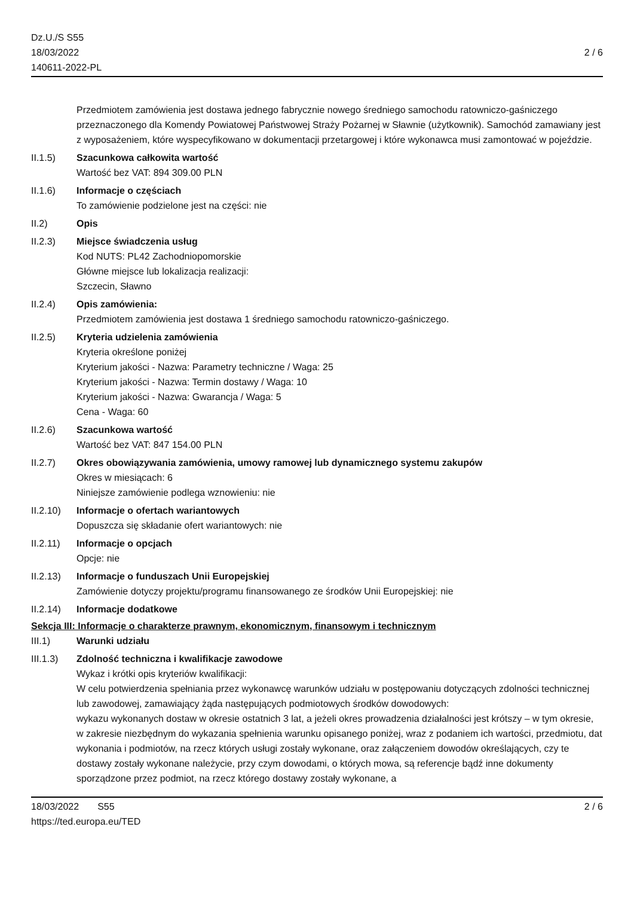Dz.U./S S55
18/03/2022
140611-2022-PL
2 / 6
Przedmiotem zamówienia jest dostawa jednego fabrycznie nowego średniego samochodu ratowniczo-gaśniczego przeznaczonego dla Komendy Powiatowej Państwowej Straży Pożarnej w Sławnie (użytkownik). Samochód zamawiany jest z wyposażeniem, które wyspecyfikowano w dokumentacji przetargowej i które wykonawca musi zamontować w pojeździe.
II.1.5) Szacunkowa całkowita wartość
Wartość bez VAT: 894 309.00 PLN
II.1.6) Informacje o częściach
To zamówienie podzielone jest na części: nie
II.2) Opis
II.2.3) Miejsce świadczenia usług
Kod NUTS: PL42 Zachodniopomorskie
Główne miejsce lub lokalizacja realizacji:
Szczecin, Sławno
II.2.4) Opis zamówienia:
Przedmiotem zamówienia jest dostawa 1 średniego samochodu ratowniczo-gaśniczego.
II.2.5) Kryteria udzielenia zamówienia
Kryteria określone poniżej
Kryterium jakości - Nazwa: Parametry techniczne / Waga: 25
Kryterium jakości - Nazwa: Termin dostawy / Waga: 10
Kryterium jakości - Nazwa: Gwarancja / Waga: 5
Cena - Waga: 60
II.2.6) Szacunkowa wartość
Wartość bez VAT: 847 154.00 PLN
II.2.7) Okres obowiązywania zamówienia, umowy ramowej lub dynamicznego systemu zakupów
Okres w miesiącach: 6
Niniejsze zamówienie podlega wznowieniu: nie
II.2.10)
Informacje o ofertach wariantowych
Dopuszcza się składanie ofert wariantowych: nie
II.2.11)
Informacje o opcjach
Opcje: nie
II.2.13)
Informacje o funduszach Unii Europejskiej
Zamówienie dotyczy projektu/programu finansowanego ze środków Unii Europejskiej: nie
II.2.14)
Informacje dodatkowe
Sekcja III: Informacje o charakterze prawnym, ekonomicznym, finansowym i technicznym
III.1) Warunki udziału
III.1.3)
Zdolność techniczna i kwalifikacje zawodowe
Wykaz i krótki opis kryteriów kwalifikacji:
W celu potwierdzenia spełniania przez wykonawcę warunków udziału w postępowaniu dotyczących zdolności technicznej lub zawodowej, zamawiający żąda następujących podmiotowych środków dowodowych:
wykazu wykonanych dostaw w okresie ostatnich 3 lat, a jeżeli okres prowadzenia działalności jest krótszy – w tym okresie, w zakresie niezbędnym do wykazania spełnienia warunku opisanego poniżej, wraz z podaniem ich wartości, przedmiotu, dat wykonania i podmiotów, na rzecz których usługi zostały wykonane, oraz załączeniem dowodów określających, czy te dostawy zostały wykonane należycie, przy czym dowodami, o których mowa, są referencje bądź inne dokumenty sporządzone przez podmiot, na rzecz którego dostawy zostały wykonane, a
18/03/2022 S55
https://ted.europa.eu/TED
2 / 6